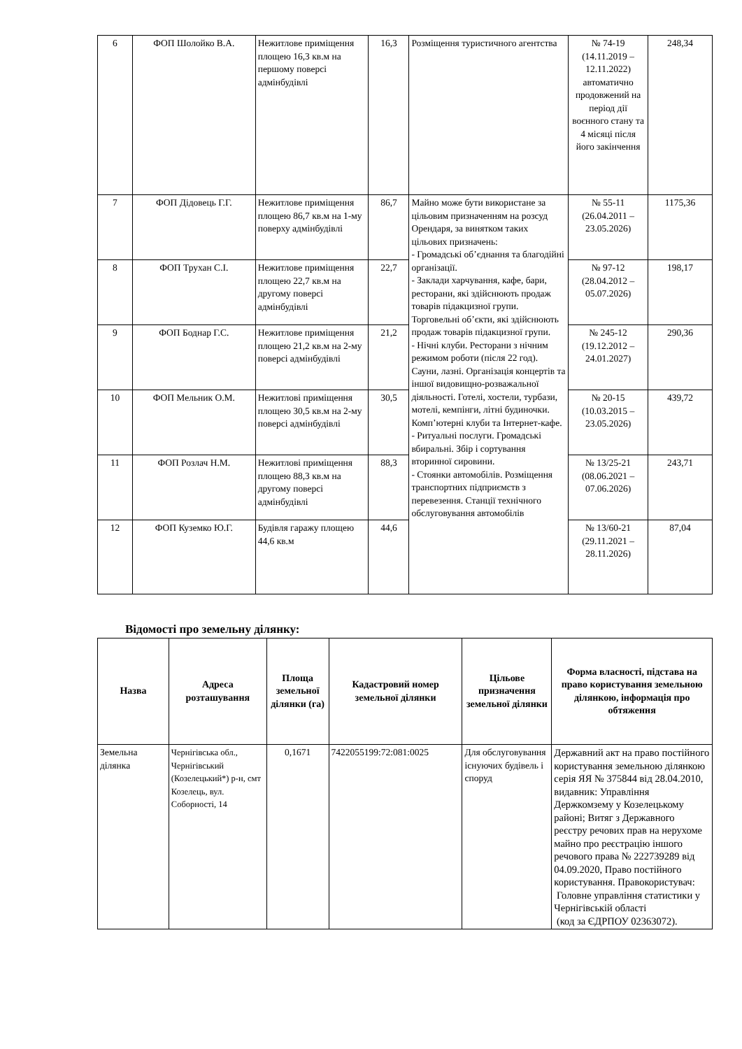| 6 | ФОП Шолойко В.А. | Нежитлове приміщення площею 16,3 кв.м на першому поверсі адмінбудівлі | 16,3 | Розміщення туристичного агентства | № 74-19 (14.11.2019 – 12.11.2022) автоматично продовжений на період дії воєнного стану та 4 місяці після його закінчення | 248,34 |
| 7 | ФОП Дідовець Г.Г. | Нежитлове приміщення площею 86,7 кв.м на 1-му поверху адмінбудівлі | 86,7 | Майно може бути використане за цільовим призначенням на розсуд Орендаря, за винятком таких цільових призначень: - Громадські об’єднання та благодійні організації. - Заклади харчування, кафе, бари, ресторани, які здійснюють продаж товарів підакцизної групи. Торговельні об’єкти, які здійснюють продаж товарів підакцизної групи. - Нічні клуби. Ресторани з нічним режимом роботи (після 22 год). Сауни, лазні. Організація концертів та іншої видовищно-розважальної діяльності. Готелі, хостели, турбази, мотелі, кемпінги, літні будиночки. Комп’ютерні клуби та Інтернет-кафе. - Ритуальні послуги. Громадські вбиральні. Збір і сортування вторинної сировини. - Стоянки автомобілів. Розміщення транспортних підприємств з перевезення. Станції технічного обслуговування автомобілів | № 55-11 (26.04.2011 – 23.05.2026) | 1175,36 |
| 8 | ФОП Трухан С.І. | Нежитлове приміщення площею 22,7 кв.м на другому поверсі адмінбудівлі | 22,7 | | № 97-12 (28.04.2012 – 05.07.2026) | 198,17 |
| 9 | ФОП Боднар Г.С. | Нежитлове приміщення площею 21,2 кв.м на 2-му поверсі адмінбудівлі | 21,2 | | № 245-12 (19.12.2012 – 24.01.2027) | 290,36 |
| 10 | ФОП Мельник О.М. | Нежитлові приміщення площею 30,5 кв.м на 2-му поверсі адмінбудівлі | 30,5 | | № 20-15 (10.03.2015 – 23.05.2026) | 439,72 |
| 11 | ФОП Розлач Н.М. | Нежитлові приміщення площею 88,3 кв.м на другому поверсі адмінбудівлі | 88,3 | | № 13/25-21 (08.06.2021 – 07.06.2026) | 243,71 |
| 12 | ФОП Куземко Ю.Г. | Будівля гаражу площею 44,6 кв.м | 44,6 | | № 13/60-21 (29.11.2021 – 28.11.2026) | 87,04 |
Відомості про земельну ділянку:
| Назва | Адреса розташування | Площа земельної ділянки (га) | Кадастровий номер земельної ділянки | Цільове призначення земельної ділянки | Форма власності, підстава на право користування земельною ділянкою, інформація про обтяження |
| --- | --- | --- | --- | --- | --- |
| Земельна ділянка | Чернігівська обл., Чернігівський (Козелецький*) р-н, смт Козелець, вул. Соборності, 14 | 0,1671 | 7422055199:72:081:0025 | Для обслуговування існуючих будівель і споруд | Державний акт на право постійного користування земельною ділянкою серія ЯЯ № 375844 від 28.04.2010, видавник: Управління Держкомзему у Козелецькому районі; Витяг з Державного реєстру речових прав на нерухоме майно про реєстрацію іншого речового права № 222739289 від 04.09.2020, Право постійного користування. Правокористувач: Головне управління статистики у Чернігівській області (код за ЄДРПОУ 02363072). |